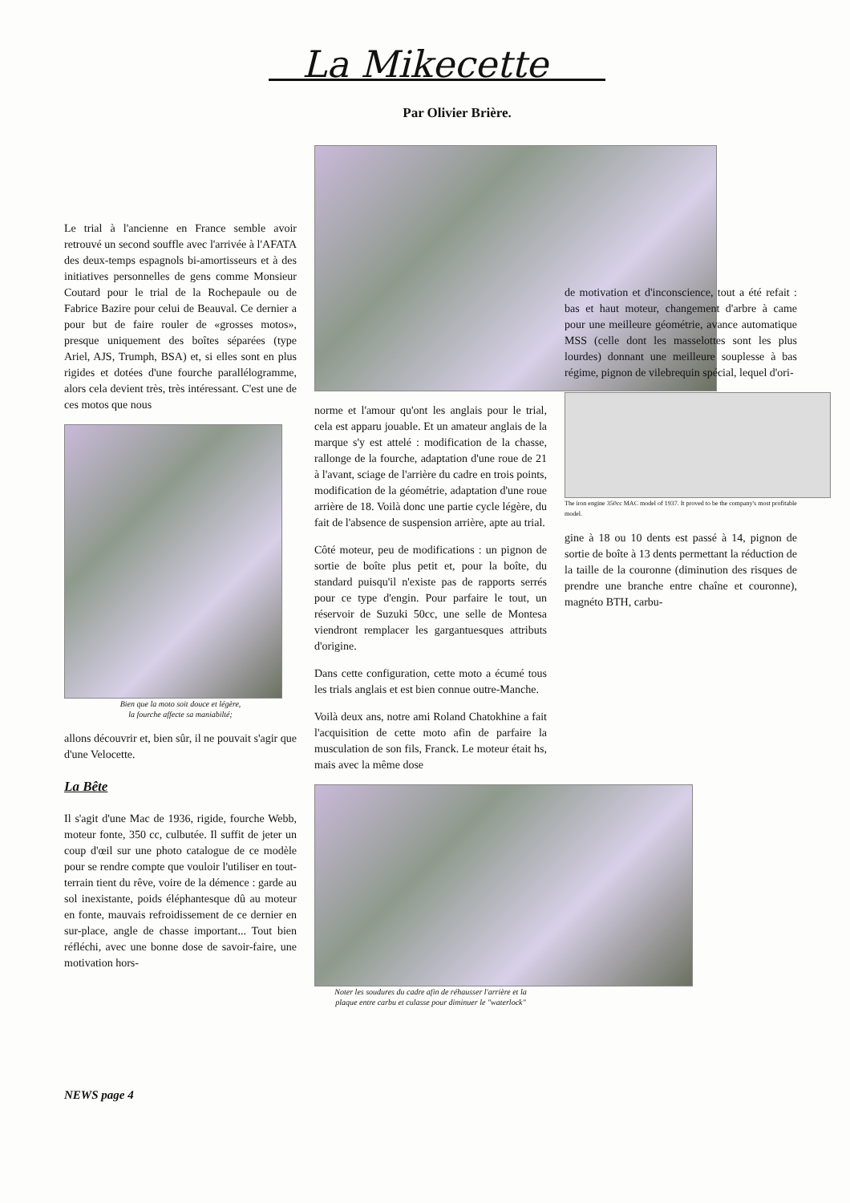La Mikecette
Par Olivier Brière.
Le trial à l'ancienne en France semble avoir retrouvé un second souffle avec l'arrivée à l'AFATA des deux-temps espagnols bi-amortisseurs et à des initiatives personnelles de gens comme Monsieur Coutard pour le trial de la Rochepaule ou de Fabrice Bazire pour celui de Beauval. Ce dernier a pour but de faire rouler de «grosses motos», presque uniquement des boîtes séparées (type Ariel, AJS, Trumph, BSA) et, si elles sont en plus rigides et dotées d'une fourche parallélogramme, alors cela devient très, très intéressant. C'est une de ces motos que nous
Bien que la moto soit douce et légère,
la fourche affecte sa maniabilté;
allons découvrir et, bien sûr, il ne pouvait s'agir que d'une Velocette.
La Bête
Il s'agit d'une Mac de 1936, rigide, fourche Webb, moteur fonte, 350 cc, culbutée. Il suffit de jeter un coup d'œil sur une photo catalogue de ce modèle pour se rendre compte que vouloir l'utiliser en tout-terrain tient du rêve, voire de la démence : garde au sol inexistante, poids éléphantesque dû au moteur en fonte, mauvais refroidissement de ce dernier en sur-place, angle de chasse important... Tout bien réfléchi, avec une bonne dose de savoir-faire, une motivation hors-
norme et l'amour qu'ont les anglais pour le trial, cela est apparu jouable. Et un amateur anglais de la marque s'y est attelé : modification de la chasse, rallonge de la fourche, adaptation d'une roue de 21 à l'avant, sciage de l'arrière du cadre en trois points, modification de la géométrie, adaptation d'une roue arrière de 18. Voilà donc une partie cycle légère, du fait de l'absence de suspension arrière, apte au trial.
Côté moteur, peu de modifications : un pignon de sortie de boîte plus petit et, pour la boîte, du standard puisqu'il n'existe pas de rapports serrés pour ce type d'engin. Pour parfaire le tout, un réservoir de Suzuki 50cc, une selle de Montesa viendront remplacer les gargantuesques attributs d'origine.
Dans cette configuration, cette moto a écumé tous les trials anglais et est bien connue outre-Manche.
Voilà deux ans, notre ami Roland Chatokhine a fait l'acquisition de cette moto afin de parfaire la musculation de son fils, Franck. Le moteur était hs, mais avec la même dose
Noter les soudures du cadre afin de réhausser l'arrière et la
plaque entre carbu et culasse pour diminuer le "waterlock"
de motivation et d'inconscience, tout a été refait : bas et haut moteur, changement d'arbre à came pour une meilleure géométrie, avance automatique MSS (celle dont les masselottes sont les plus lourdes) donnant une meilleure souplesse à bas régime, pignon de vilebrequin spécial, lequel d'ori-
The iron engine 350cc MAC model of 1937. It proved to be the company's most profitable model.
gine à 18 ou 10 dents est passé à 14, pignon de sortie de boîte à 13 dents permettant la réduction de la taille de la couronne (diminution des risques de prendre une branche entre chaîne et couronne), magnéto BTH, carbu-
NEWS page 4